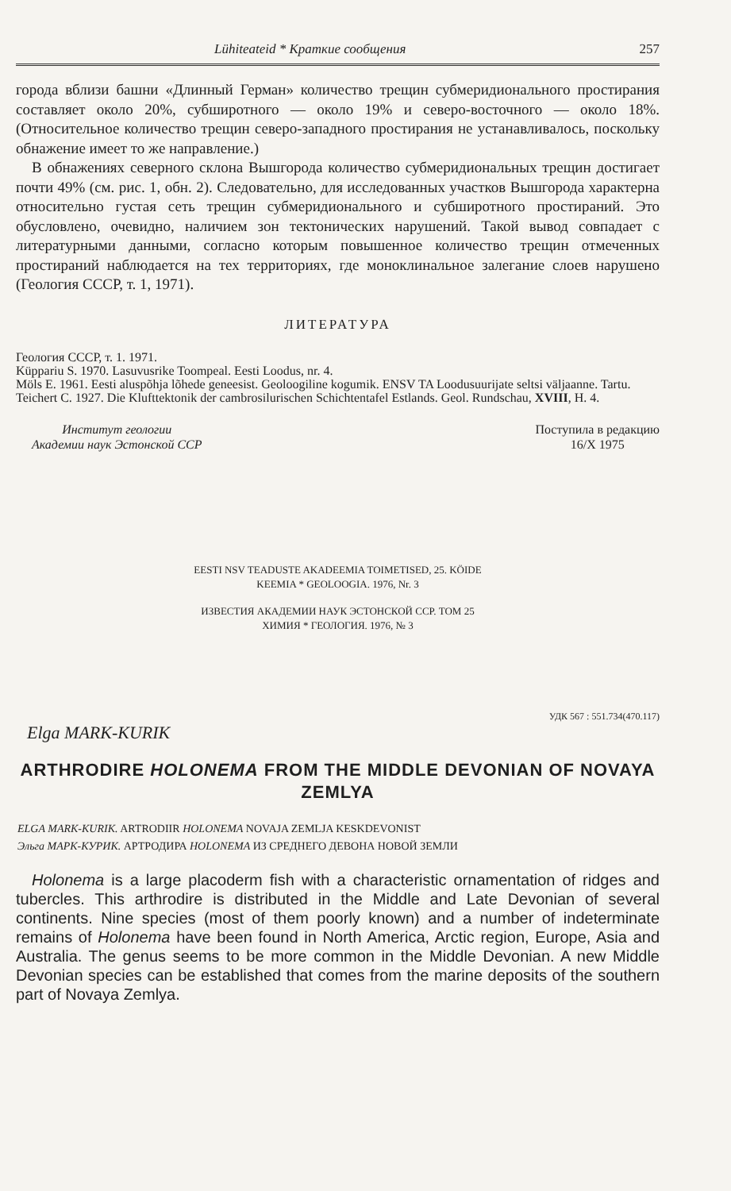Lühiteateid * Краткие сообщения 257
города вблизи башни «Длинный Герман» количество трещин субмеридионального простирания составляет около 20%, субширотного — около 19% и северо-восточного — около 18%. (Относительное количество трещин северо-западного простирания не устанавливалось, поскольку обнажение имеет то же направление.)
В обнажениях северного склона Вышгорода количество субмеридиональных трещин достигает почти 49% (см. рис. 1, обн. 2). Следовательно, для исследованных участков Вышгорода характерна относительно густая сеть трещин субмеридионального и субширотного простираний. Это обусловлено, очевидно, наличием зон тектонических нарушений. Такой вывод совпадает с литературными данными, согласно которым повышенное количество трещин отмеченных простираний наблюдается на тех территориях, где моноклинальное залегание слоев нарушено (Геология СССР, т. 1, 1971).
ЛИТЕРАТУРА
Геология СССР, т. 1. 1971.
Küppariu S. 1970. Lasuvusrike Toompeal. Eesti Loodus, nr. 4.
Möls E. 1961. Eesti aluspõhja lõhede geneesist. Geoloogiline kogumik. ENSV TA Loodusuurijate seltsi väljaanne. Tartu.
Teichert C. 1927. Die Klufttektonik der cambrosilurischen Schichtentafel Estlands. Geol. Rundschau, XVIII, H. 4.
Институт геологии
Академии наук Эстонской ССР
Поступила в редакцию
16/X 1975
EESTI NSV TEADUSTE AKADEEMIA TOIMETISED, 25. KÖIDE
KEEMIA * GEOLOOGIA. 1976, Nr. 3
ИЗВЕСТИЯ АКАДЕМИИ НАУК ЭСТОНСКОЙ ССР. ТОМ 25
ХИМИЯ * ГЕОЛОГИЯ. 1976, № 3
УДК 567 : 551.734(470.117)
Elga MARK-KURIK
ARTHRODIRE HOLONEMA FROM THE MIDDLE DEVONIAN OF NOVAYA ZEMLYA
ELGA MARK-KURIK. ARTRODIIR HOLONEMA NOVAJA ZEMLJA KESKDEVONIST
Эльга МАРК-КУРИК. АРТРОДИРА HOLONEMA ИЗ СРЕДНЕГО ДЕВОНА НОВОЙ ЗЕМЛИ
Holonema is a large placoderm fish with a characteristic ornamentation of ridges and tubercles. This arthrodire is distributed in the Middle and Late Devonian of several continents. Nine species (most of them poorly known) and a number of indeterminate remains of Holonema have been found in North America, Arctic region, Europe, Asia and Australia. The genus seems to be more common in the Middle Devonian. A new Middle Devonian species can be established that comes from the marine deposits of the southern part of Novaya Zemlya.